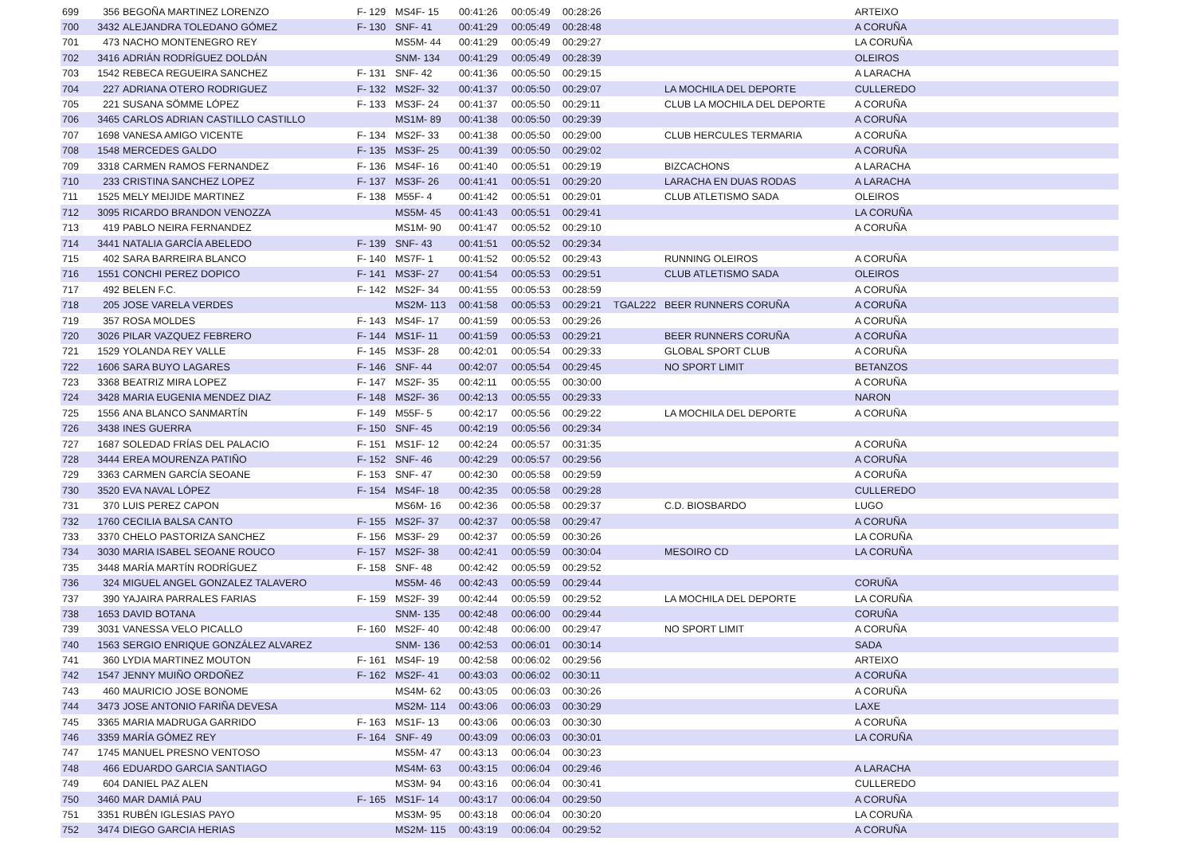| 699 | 356 | BEGOÑA MARTINEZ LORENZO | F- 129 | MS4F- 15 | 00:41:26 | 00:05:49 | 00:28:26 | | | ARTEIXO |
| 700 | 3432 | ALEJANDRA TOLEDANO GÓMEZ | F- 130 | SNF- 41 | 00:41:29 | 00:05:49 | 00:28:48 | | | A CORUÑA |
| 701 | 473 | NACHO MONTENEGRO REY | | MS5M- 44 | 00:41:29 | 00:05:49 | 00:29:27 | | | LA CORUÑA |
| 702 | 3416 | ADRIÁN RODRÍGUEZ DOLDÁN | | SNM- 134 | 00:41:29 | 00:05:49 | 00:28:39 | | | OLEIROS |
| 703 | 1542 | REBECA REGUEIRA SANCHEZ | F- 131 | SNF- 42 | 00:41:36 | 00:05:50 | 00:29:15 | | | A LARACHA |
| 704 | 227 | ADRIANA OTERO RODRIGUEZ | F- 132 | MS2F- 32 | 00:41:37 | 00:05:50 | 00:29:07 | | LA MOCHILA DEL DEPORTE | CULLEREDO |
| 705 | 221 | SUSANA SÖMME LÓPEZ | F- 133 | MS3F- 24 | 00:41:37 | 00:05:50 | 00:29:11 | | CLUB LA MOCHILA DEL DEPORTE | A CORUÑA |
| 706 | 3465 | CARLOS ADRIAN CASTILLO CASTILLO | | MS1M- 89 | 00:41:38 | 00:05:50 | 00:29:39 | | | A CORUÑA |
| 707 | 1698 | VANESA AMIGO VICENTE | F- 134 | MS2F- 33 | 00:41:38 | 00:05:50 | 00:29:00 | | CLUB HERCULES TERMARIA | A CORUÑA |
| 708 | 1548 | MERCEDES GALDO | F- 135 | MS3F- 25 | 00:41:39 | 00:05:50 | 00:29:02 | | | A CORUÑA |
| 709 | 3318 | CARMEN RAMOS FERNANDEZ | F- 136 | MS4F- 16 | 00:41:40 | 00:05:51 | 00:29:19 | | BIZCACHONS | A LARACHA |
| 710 | 233 | CRISTINA SANCHEZ LOPEZ | F- 137 | MS3F- 26 | 00:41:41 | 00:05:51 | 00:29:20 | | LARACHA EN DUAS RODAS | A LARACHA |
| 711 | 1525 | MELY MEIJIDE MARTINEZ | F- 138 | M55F- 4 | 00:41:42 | 00:05:51 | 00:29:01 | | CLUB ATLETISMO SADA | OLEIROS |
| 712 | 3095 | RICARDO BRANDON VENOZZA | | MS5M- 45 | 00:41:43 | 00:05:51 | 00:29:41 | | | LA CORUÑA |
| 713 | 419 | PABLO NEIRA FERNANDEZ | | MS1M- 90 | 00:41:47 | 00:05:52 | 00:29:10 | | | A CORUÑA |
| 714 | 3441 | NATALIA GARCÍA ABELEDO | F- 139 | SNF- 43 | 00:41:51 | 00:05:52 | 00:29:34 | | | |
| 715 | 402 | SARA BARREIRA BLANCO | F- 140 | MS7F- 1 | 00:41:52 | 00:05:52 | 00:29:43 | | RUNNING OLEIROS | A CORUÑA |
| 716 | 1551 | CONCHI PEREZ DOPICO | F- 141 | MS3F- 27 | 00:41:54 | 00:05:53 | 00:29:51 | | CLUB ATLETISMO SADA | OLEIROS |
| 717 | 492 | BELEN F.C. | F- 142 | MS2F- 34 | 00:41:55 | 00:05:53 | 00:28:59 | | | A CORUÑA |
| 718 | 205 | JOSE VARELA VERDES | | MS2M- 113 | 00:41:58 | 00:05:53 | 00:29:21 | TGAL222 | BEER RUNNERS CORUÑA | A CORUÑA |
| 719 | 357 | ROSA MOLDES | F- 143 | MS4F- 17 | 00:41:59 | 00:05:53 | 00:29:26 | | | A CORUÑA |
| 720 | 3026 | PILAR VAZQUEZ FEBRERO | F- 144 | MS1F- 11 | 00:41:59 | 00:05:53 | 00:29:21 | | BEER RUNNERS CORUÑA | A CORUÑA |
| 721 | 1529 | YOLANDA REY VALLE | F- 145 | MS3F- 28 | 00:42:01 | 00:05:54 | 00:29:33 | | GLOBAL SPORT CLUB | A CORUÑA |
| 722 | 1606 | SARA BUYO LAGARES | F- 146 | SNF- 44 | 00:42:07 | 00:05:54 | 00:29:45 | | NO SPORT LIMIT | BETANZOS |
| 723 | 3368 | BEATRIZ MIRA LOPEZ | F- 147 | MS2F- 35 | 00:42:11 | 00:05:55 | 00:30:00 | | | A CORUÑA |
| 724 | 3428 | MARIA EUGENIA MENDEZ DIAZ | F- 148 | MS2F- 36 | 00:42:13 | 00:05:55 | 00:29:33 | | | NARON |
| 725 | 1556 | ANA BLANCO SANMARTÍN | F- 149 | M55F- 5 | 00:42:17 | 00:05:56 | 00:29:22 | | LA MOCHILA DEL DEPORTE | A CORUÑA |
| 726 | 3438 | INES GUERRA | F- 150 | SNF- 45 | 00:42:19 | 00:05:56 | 00:29:34 | | | |
| 727 | 1687 | SOLEDAD FRÍAS DEL PALACIO | F- 151 | MS1F- 12 | 00:42:24 | 00:05:57 | 00:31:35 | | | A CORUÑA |
| 728 | 3444 | EREA MOURENZA PATIÑO | F- 152 | SNF- 46 | 00:42:29 | 00:05:57 | 00:29:56 | | | A CORUÑA |
| 729 | 3363 | CARMEN GARCÍA SEOANE | F- 153 | SNF- 47 | 00:42:30 | 00:05:58 | 00:29:59 | | | A CORUÑA |
| 730 | 3520 | EVA NAVAL LÓPEZ | F- 154 | MS4F- 18 | 00:42:35 | 00:05:58 | 00:29:28 | | | CULLEREDO |
| 731 | 370 | LUIS PEREZ CAPON | | MS6M- 16 | 00:42:36 | 00:05:58 | 00:29:37 | | C.D. BIOSBARDO | LUGO |
| 732 | 1760 | CECILIA BALSA CANTO | F- 155 | MS2F- 37 | 00:42:37 | 00:05:58 | 00:29:47 | | | A CORUÑA |
| 733 | 3370 | CHELO PASTORIZA SANCHEZ | F- 156 | MS3F- 29 | 00:42:37 | 00:05:59 | 00:30:26 | | | LA CORUÑA |
| 734 | 3030 | MARIA ISABEL SEOANE ROUCO | F- 157 | MS2F- 38 | 00:42:41 | 00:05:59 | 00:30:04 | | MESOIRO CD | LA CORUÑA |
| 735 | 3448 | MARÍA MARTÍN RODRÍGUEZ | F- 158 | SNF- 48 | 00:42:42 | 00:05:59 | 00:29:52 | | | |
| 736 | 324 | MIGUEL ANGEL GONZALEZ TALAVERO | | MS5M- 46 | 00:42:43 | 00:05:59 | 00:29:44 | | | CORUÑA |
| 737 | 390 | YAJAIRA PARRALES FARIAS | F- 159 | MS2F- 39 | 00:42:44 | 00:05:59 | 00:29:52 | | LA MOCHILA DEL DEPORTE | LA CORUÑA |
| 738 | 1653 | DAVID BOTANA | | SNM- 135 | 00:42:48 | 00:06:00 | 00:29:44 | | | CORUÑA |
| 739 | 3031 | VANESSA VELO PICALLO | F- 160 | MS2F- 40 | 00:42:48 | 00:06:00 | 00:29:47 | | NO SPORT LIMIT | A CORUÑA |
| 740 | 1563 | SERGIO ENRIQUE GONZÁLEZ ALVAREZ | | SNM- 136 | 00:42:53 | 00:06:01 | 00:30:14 | | | SADA |
| 741 | 360 | LYDIA MARTINEZ MOUTON | F- 161 | MS4F- 19 | 00:42:58 | 00:06:02 | 00:29:56 | | | ARTEIXO |
| 742 | 1547 | JENNY MUIÑO ORDOÑEZ | F- 162 | MS2F- 41 | 00:43:03 | 00:06:02 | 00:30:11 | | | A CORUÑA |
| 743 | 460 | MAURICIO JOSE BONOME | | MS4M- 62 | 00:43:05 | 00:06:03 | 00:30:26 | | | A CORUÑA |
| 744 | 3473 | JOSE ANTONIO FARIÑA DEVESA | | MS2M- 114 | 00:43:06 | 00:06:03 | 00:30:29 | | | LAXE |
| 745 | 3365 | MARIA MADRUGA GARRIDO | F- 163 | MS1F- 13 | 00:43:06 | 00:06:03 | 00:30:30 | | | A CORUÑA |
| 746 | 3359 | MARÍA GÓMEZ REY | F- 164 | SNF- 49 | 00:43:09 | 00:06:03 | 00:30:01 | | | LA CORUÑA |
| 747 | 1745 | MANUEL PRESNO VENTOSO | | MS5M- 47 | 00:43:13 | 00:06:04 | 00:30:23 | | | |
| 748 | 466 | EDUARDO GARCIA SANTIAGO | | MS4M- 63 | 00:43:15 | 00:06:04 | 00:29:46 | | | A LARACHA |
| 749 | 604 | DANIEL PAZ ALEN | | MS3M- 94 | 00:43:16 | 00:06:04 | 00:30:41 | | | CULLEREDO |
| 750 | 3460 | MAR DAMIÁ PAU | F- 165 | MS1F- 14 | 00:43:17 | 00:06:04 | 00:29:50 | | | A CORUÑA |
| 751 | 3351 | RUBÉN IGLESIAS PAYO | | MS3M- 95 | 00:43:18 | 00:06:04 | 00:30:20 | | | LA CORUÑA |
| 752 | 3474 | DIEGO GARCIA HERIAS | | MS2M- 115 | 00:43:19 | 00:06:04 | 00:29:52 | | | A CORUÑA |